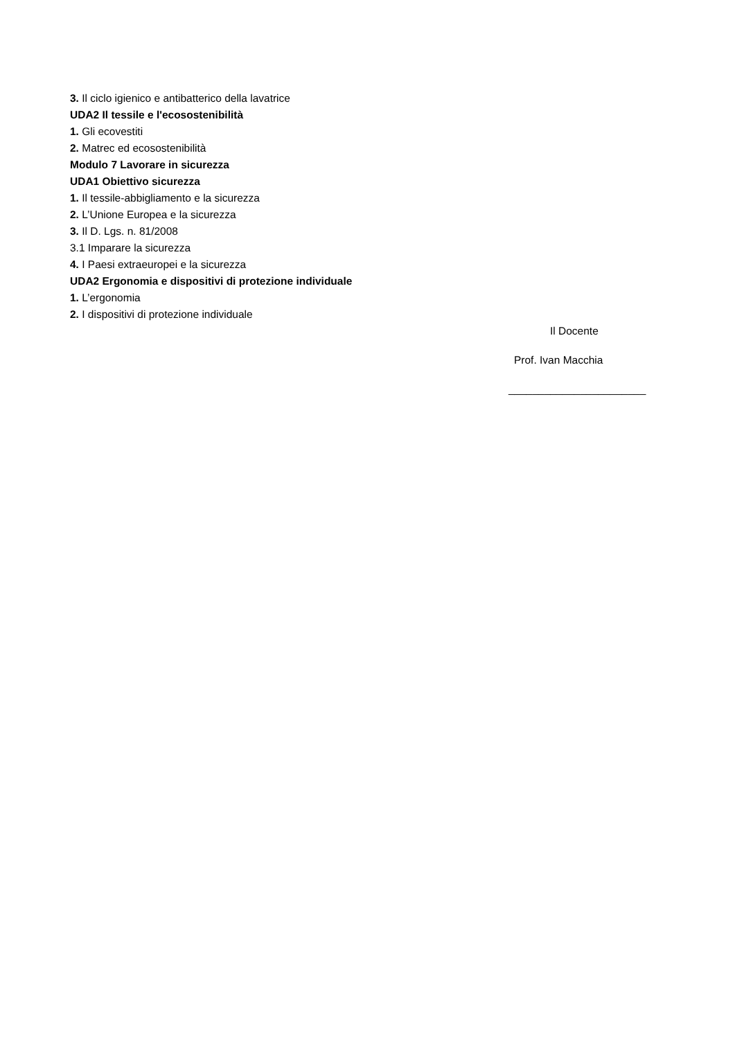3. Il ciclo igienico e antibatterico della lavatrice
UDA2 Il tessile e l'ecosostenibilità
1. Gli ecovestiti
2. Matrec ed ecosostenibilità
Modulo 7 Lavorare in sicurezza
UDA1 Obiettivo sicurezza
1. Il tessile-abbigliamento e la sicurezza
2. L’Unione Europea e la sicurezza
3. Il D. Lgs. n. 81/2008
3.1 Imparare la sicurezza
4. I Paesi extraeuropei e la sicurezza
UDA2 Ergonomia e dispositivi di protezione individuale
1. L’ergonomia
2. I dispositivi di protezione individuale
Il Docente
Prof. Ivan Macchia
_______________________